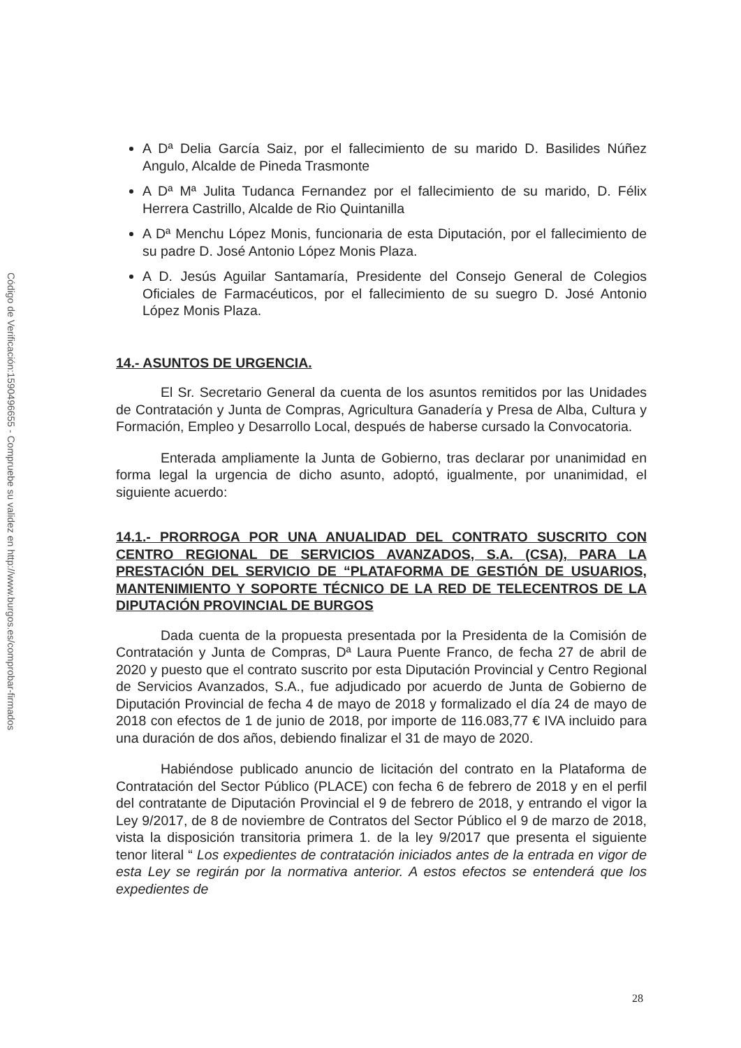Código de Verificación:1590496655 - Compruebe su validez en http://www.burgos.es/comprobar-firmados
A Dª Delia García Saiz, por el fallecimiento de su marido D. Basilides Núñez Angulo, Alcalde de Pineda Trasmonte
A Dª Mª Julita Tudanca Fernandez por el fallecimiento de su marido, D. Félix Herrera Castrillo, Alcalde de Rio Quintanilla
A Dª Menchu López Monis, funcionaria de esta Diputación, por el fallecimiento de su padre D. José Antonio López Monis Plaza.
A D. Jesús Aguilar Santamaría, Presidente del Consejo General de Colegios Oficiales de Farmacéuticos, por el fallecimiento de su suegro D. José Antonio López Monis Plaza.
14.- ASUNTOS DE URGENCIA.
El Sr. Secretario General da cuenta de los asuntos remitidos por las Unidades de Contratación y Junta de Compras, Agricultura Ganadería y Presa de Alba, Cultura y Formación, Empleo y Desarrollo Local, después de haberse cursado la Convocatoria.
Enterada ampliamente la Junta de Gobierno, tras declarar por unanimidad en forma legal la urgencia de dicho asunto, adoptó, igualmente, por unanimidad, el siguiente acuerdo:
14.1.- PRORROGA POR UNA ANUALIDAD DEL CONTRATO SUSCRITO CON CENTRO REGIONAL DE SERVICIOS AVANZADOS, S.A. (CSA), PARA LA PRESTACIÓN DEL SERVICIO DE “PLATAFORMA DE GESTIÓN DE USUARIOS, MANTENIMIENTO Y SOPORTE TÉCNICO DE LA RED DE TELECENTROS DE LA DIPUTACIÓN PROVINCIAL DE BURGOS
Dada cuenta de la propuesta presentada por la Presidenta de la Comisión de Contratación y Junta de Compras, Dª Laura Puente Franco, de fecha 27 de abril de 2020 y puesto que el contrato suscrito por esta Diputación Provincial y Centro Regional de Servicios Avanzados, S.A., fue adjudicado por acuerdo de Junta de Gobierno de Diputación Provincial de fecha 4 de mayo de 2018 y formalizado el día 24 de mayo de 2018 con efectos de 1 de junio de 2018, por importe de 116.083,77 € IVA incluido para una duración de dos años, debiendo finalizar el 31 de mayo de 2020.
Habiéndose publicado anuncio de licitación del contrato en la Plataforma de Contratación del Sector Público (PLACE) con fecha 6 de febrero de 2018 y en el perfil del contratante de Diputación Provincial el 9 de febrero de 2018, y entrando el vigor la Ley 9/2017, de 8 de noviembre de Contratos del Sector Público el 9 de marzo de 2018, vista la disposición transitoria primera 1. de la ley 9/2017 que presenta el siguiente tenor literal “ Los expedientes de contratación iniciados antes de la entrada en vigor de esta Ley se regirán por la normativa anterior. A estos efectos se entenderá que los expedientes de
28